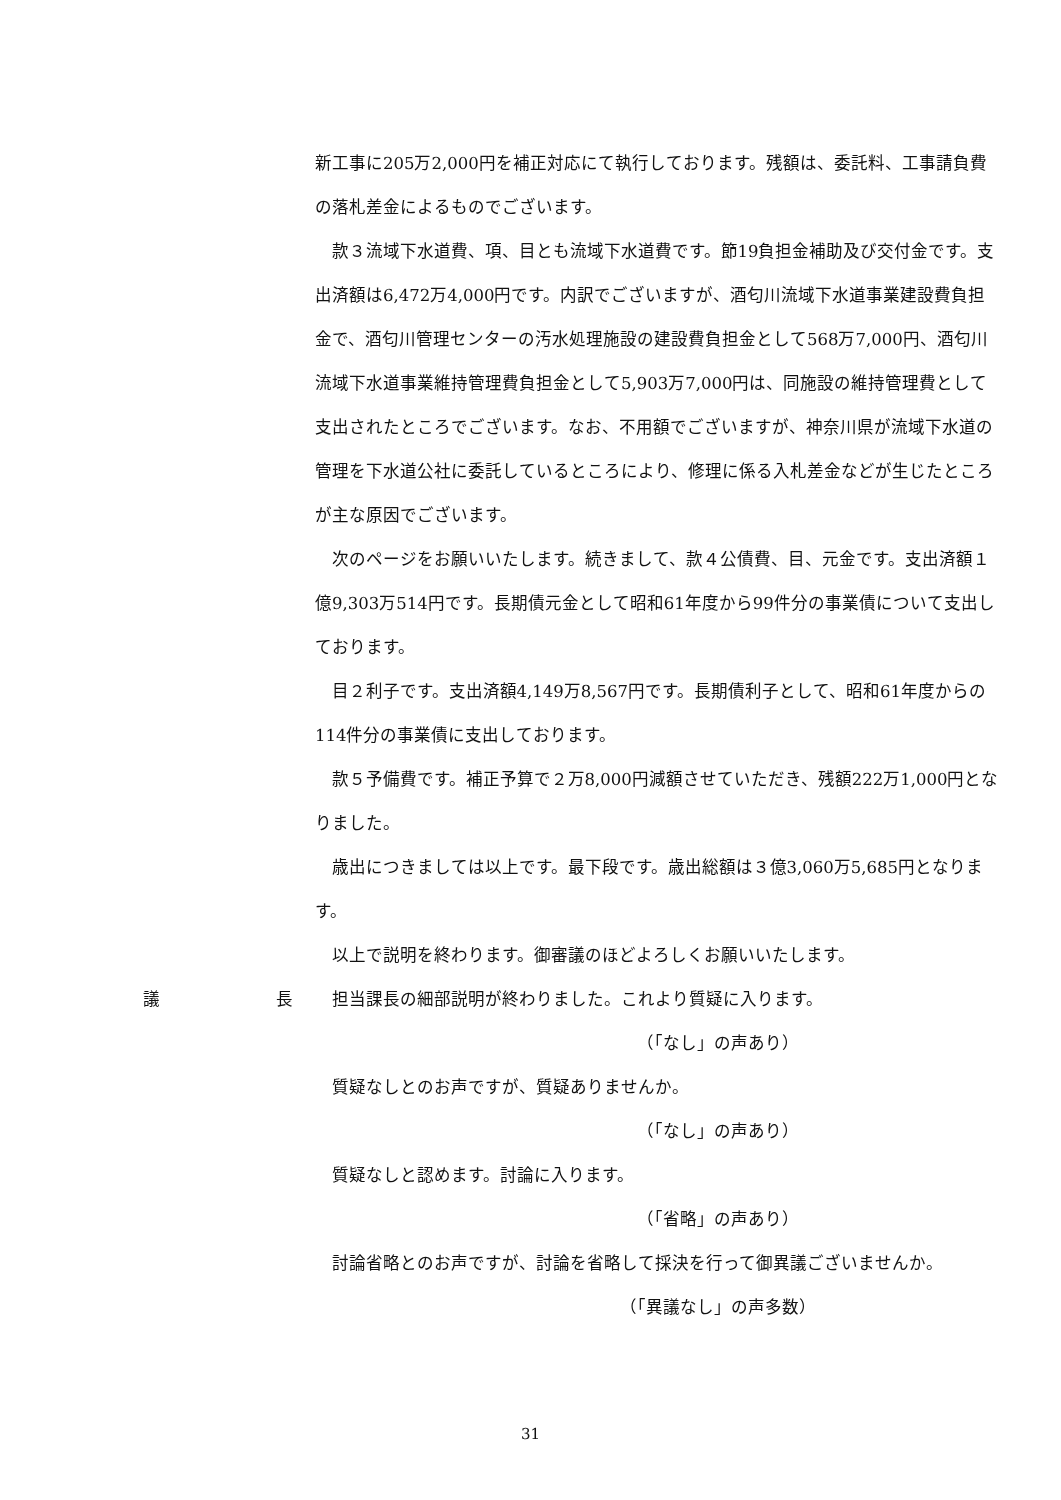新工事に205万2,000円を補正対応にて執行しております。残額は、委託料、工事請負費の落札差金によるものでございます。
款３流域下水道費、項、目とも流域下水道費です。節19負担金補助及び交付金です。支出済額は6,472万4,000円です。内訳でございますが、酒匂川流域下水道事業建設費負担金で、酒匂川管理センターの汚水処理施設の建設費負担金として568万7,000円、酒匂川流域下水道事業維持管理費負担金として5,903万7,000円は、同施設の維持管理費として支出されたところでございます。なお、不用額でございますが、神奈川県が流域下水道の管理を下水道公社に委託しているところにより、修理に係る入札差金などが生じたところが主な原因でございます。
次のページをお願いいたします。続きまして、款４公債費、目、元金です。支出済額１億9,303万514円です。長期債元金として昭和61年度から99件分の事業債について支出しております。
目２利子です。支出済額4,149万8,567円です。長期債利子として、昭和61年度からの114件分の事業債に支出しております。
款５予備費です。補正予算で２万8,000円減額させていただき、残額222万1,000円となりました。
歳出につきましては以上です。最下段です。歳出総額は３億3,060万5,685円となります。
以上で説明を終わります。御審議のほどよろしくお願いいたします。
議 長 担当課長の細部説明が終わりました。これより質疑に入ります。
（「なし」の声あり）
質疑なしとのお声ですが、質疑ありませんか。
（「なし」の声あり）
質疑なしと認めます。討論に入ります。
（「省略」の声あり）
討論省略とのお声ですが、討論を省略して採決を行って御異議ございませんか。
（「異議なし」の声多数）
31